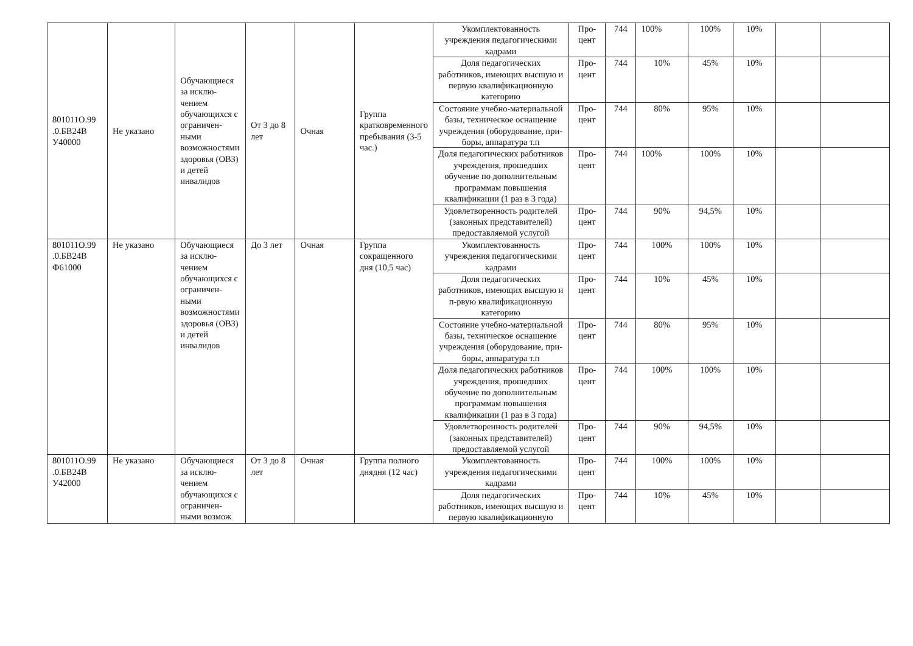| 801011О.99 .0.БВ24В У40000 | Не указано | Обучающиеся за исклю-чением обучающихся с ограничен-ными возможностями здоровья (ОВЗ) и детей инвалидов | От 3 до 8 лет | Очная | Группа кратковременного пребывания (3-5 час.) | Укомплектованность учреждения педагогическими кадрами | Про-цент | 744 | 100% | 100% | 10% | | |
| | | | | | | Доля педагогических работников, имеющих высшую и первую квалификационную категорию | Про-цент | 744 | 10% | 45% | 10% | | |
| | | | | | | Состояние учебно-материальной базы, техническое оснащение учреждения (оборудование, при-боры, аппаратура т.п | Про-цент | 744 | 80% | 95% | 10% | | |
| | | | | | | Доля педагогических работников учреждения, прошедших обучение по дополнительным программам повышения квалификации (1 раз в 3 года) | Про-цент | 744 | 100% | 100% | 10% | | |
| | | | | | | Удовлетворенность родителей (законных представителей) предоставляемой услугой | Про-цент | 744 | 90% | 94,5% | 10% | | |
| 801011О.99 .0.БВ24В Ф61000 | Не указано | Обучающиеся за исклю-чением обучающихся с ограничен-ными возможностями здоровья (ОВЗ) и детей инвалидов | До 3 лет | Очная | Группа сокращенного дня (10,5 час) | Укомплектованность учреждения педагогическими кадрами | Про-цент | 744 | 100% | 100% | 10% | | |
| | | | | | | Доля педагогических работников, имеющих высшую и п-рвую квалификационную категорию | Про-цент | 744 | 10% | 45% | 10% | | |
| | | | | | | Состояние учебно-материальной базы, техническое оснащение учреждения (оборудование, при-боры, аппаратура т.п | Про-цент | 744 | 80% | 95% | 10% | | |
| | | | | | | Доля педагогических работников учреждения, прошедших обучение по дополнительным программам повышения квалификации (1 раз в 3 года) | Про-цент | 744 | 100% | 100% | 10% | | |
| | | | | | | Удовлетворенность родителей (законных представителей) предоставляемой услугой | Про-цент | 744 | 90% | 94,5% | 10% | | |
| 801011О.99 .0.БВ24В У42000 | Не указано | Обучающиеся за исклю-чением обучающихся с ограничен-ными возмож | От 3 до 8 лет | Очная | Группа полного днядня (12 час) | Укомплектованность учреждения педагогическими кадрами | Про-цент | 744 | 100% | 100% | 10% | | |
| | | | | | | Доля педагогических работников, имеющих высшую и первую квалификационную | Про-цент | 744 | 10% | 45% | 10% | | |